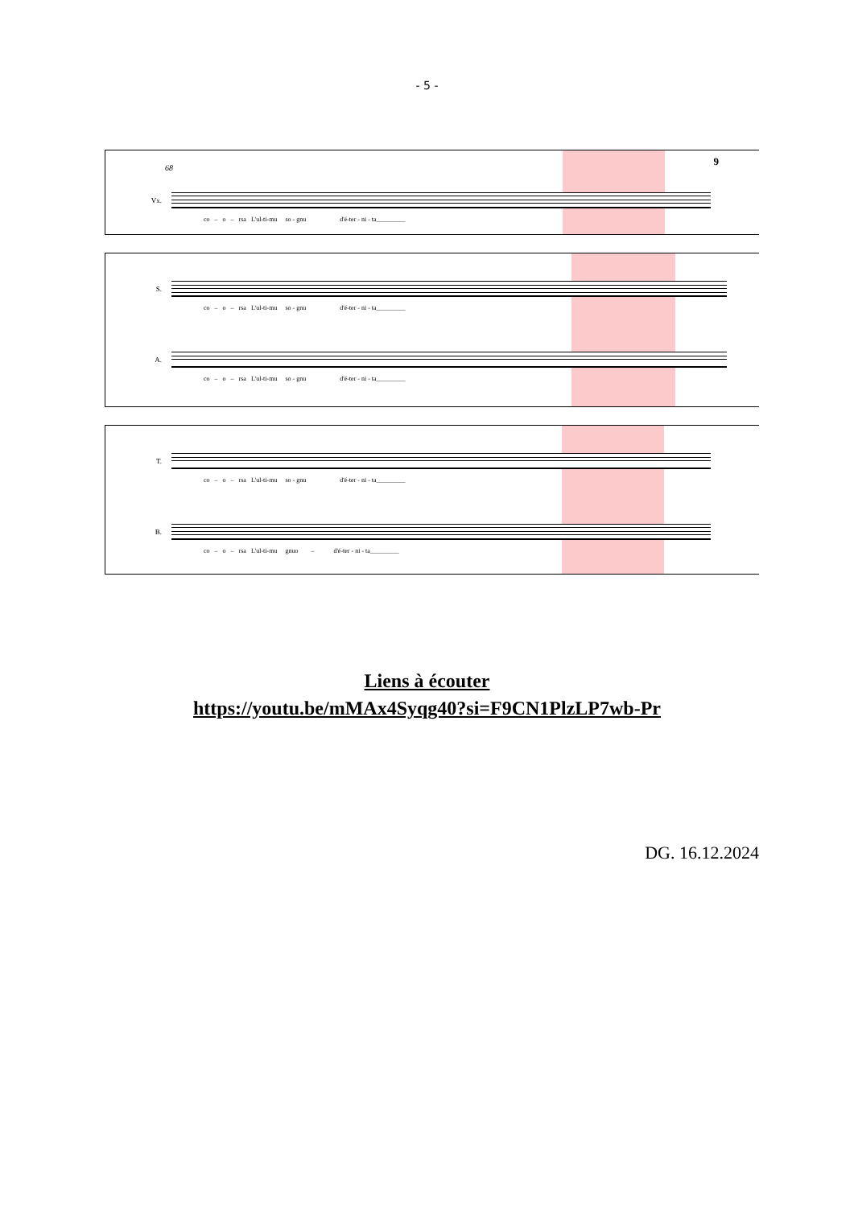- 5 -
9
68
Vx.
co – o – rsa L'ul-ti-mu so - gnu d'é-ter - ni - ta_________
S.
co – o – rsa L'ul-ti-mu so - gnu d'é-ter - ni - ta_________
A.
co – o – rsa L'ul-ti-mu so - gnu d'é-ter - ni - ta_________
T.
co – o – rsa L'ul-ti-mu so - gnu d'é-ter - ni - ta_________
B.
co – o – rsa L'ul-ti-mu gnuo – d'é-ter - ni - ta_________
Liens à écouter
https://youtu.be/mMAx4Syqg40?si=F9CN1PlzLP7wb-Pr
DG. 16.12.2024